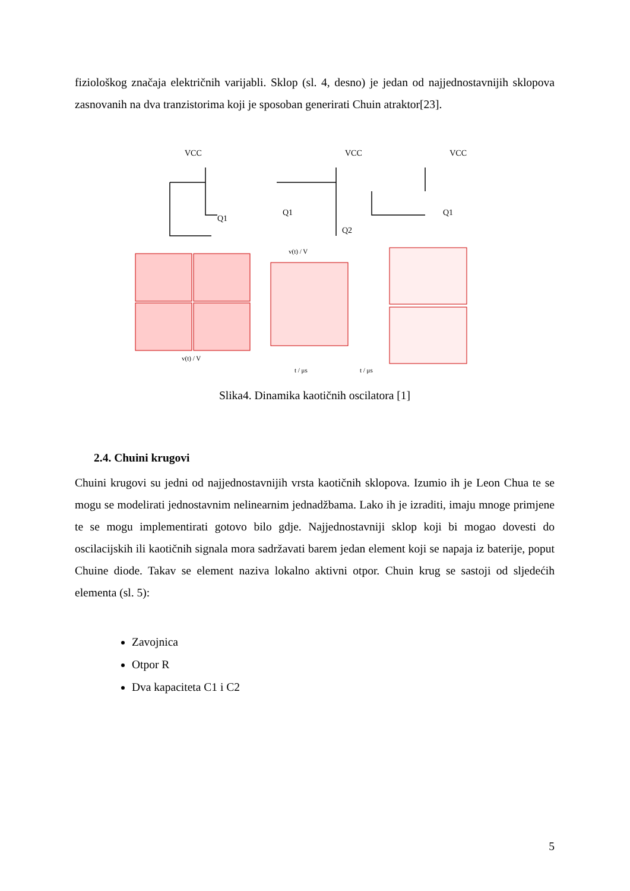fiziološkog značaja električnih varijabli. Sklop (sl. 4, desno) je jedan od najjednostavnijih sklopova zasnovanih na dva tranzistorima koji je sposoban generirati Chuin atraktor[23].
VCC
VCC
VCC
Q1
Q1
Q2
Q1
v(t) / V
t / μs
t / μs
v(t) / V
Slika4. Dinamika kaotičnih oscilatora [1]
2.4. Chuini krugovi
Chuini krugovi su jedni od najjednostavnijih vrsta kaotičnih sklopova. Izumio ih je Leon Chua te se mogu se modelirati jednostavnim nelinearnim jednadžbama. Lako ih je izraditi, imaju mnoge primjene te se mogu implementirati gotovo bilo gdje. Najjednostavniji sklop koji bi mogao dovesti do oscilacijskih ili kaotičnih signala mora sadržavati barem jedan element koji se napaja iz baterije, poput Chuine diode. Takav se element naziva lokalno aktivni otpor. Chuin krug se sastoji od sljedećih elementa (sl. 5):
Zavojnica
Otpor R
Dva kapaciteta C1 i C2
5